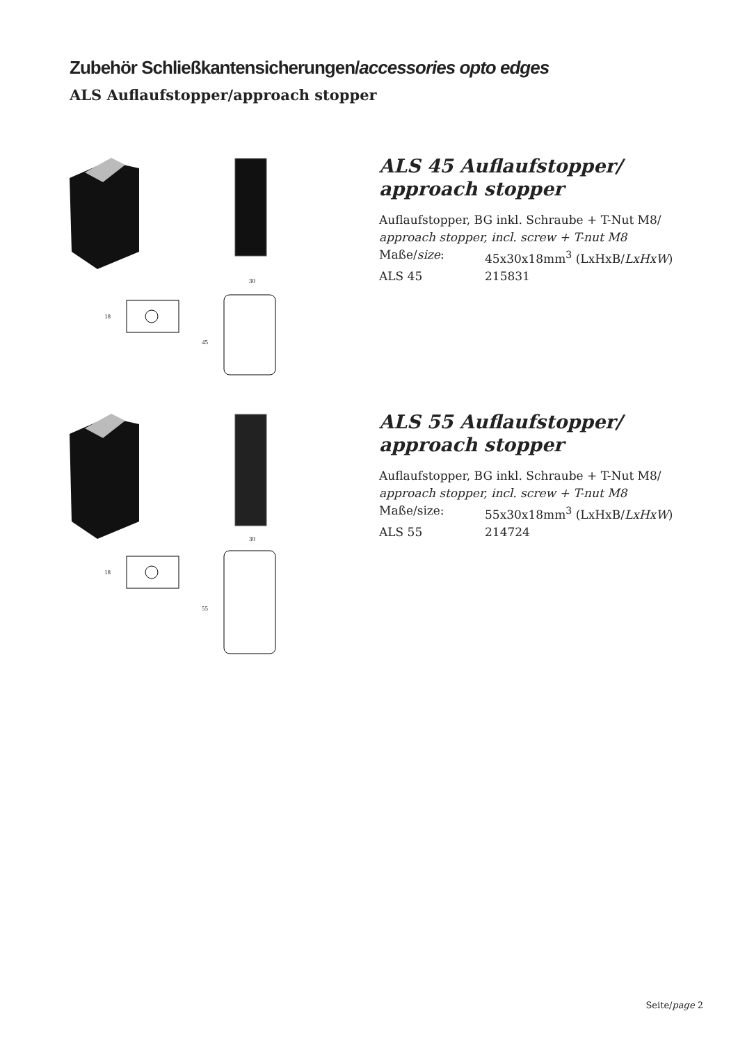Zubehör Schließkantensicherungen/accessories opto edges
ALS Auflaufstopper/approach stopper
30
18
45
ALS 45 Auflaufstopper/
approach stopper
Auflaufstopper, BG inkl. Schraube + T-Nut M8/
approach stopper, incl. screw + T-nut M8
Maße/size: 45x30x18mm<sup>3</sup> (LxHxB/LxHxW)
ALS 45 215831
30
18
55
ALS 55 Auflaufstopper/
approach stopper
Auflaufstopper, BG inkl. Schraube + T-Nut M8/
approach stopper, incl. screw + T-nut M8
Maße/size: 55x30x18mm<sup>3</sup> (LxHxB/LxHxW)
ALS 55 214724
Seite/page 2